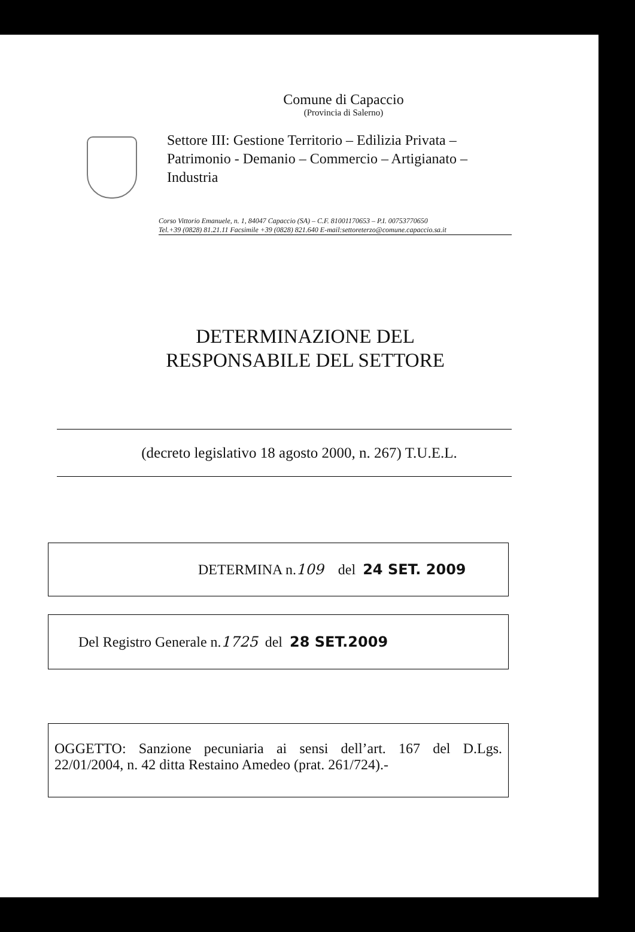Comune di Capaccio
(Provincia di Salerno)
Settore III: Gestione Territorio – Edilizia Privata – Patrimonio - Demanio – Commercio – Artigianato – Industria
Corso Vittorio Emanuele, n. 1, 84047 Capaccio (SA) – C.F. 81001170653 – P.I. 00753770650
Tel.+39 (0828) 81.21.11 Facsimile +39 (0828) 821.640 E-mail:settoreterzo@comune.capaccio.sa.it
DETERMINAZIONE DEL
RESPONSABILE DEL SETTORE
(decreto legislativo 18 agosto 2000, n. 267) T.U.E.L.
DETERMINA n. 109 del 24 SET. 2009
Del Registro Generale n. 1725 del 28 SET.2009
OGGETTO: Sanzione pecuniaria ai sensi dell’art. 167 del D.Lgs. 22/01/2004, n. 42 ditta Restaino Amedeo (prat. 261/724).-